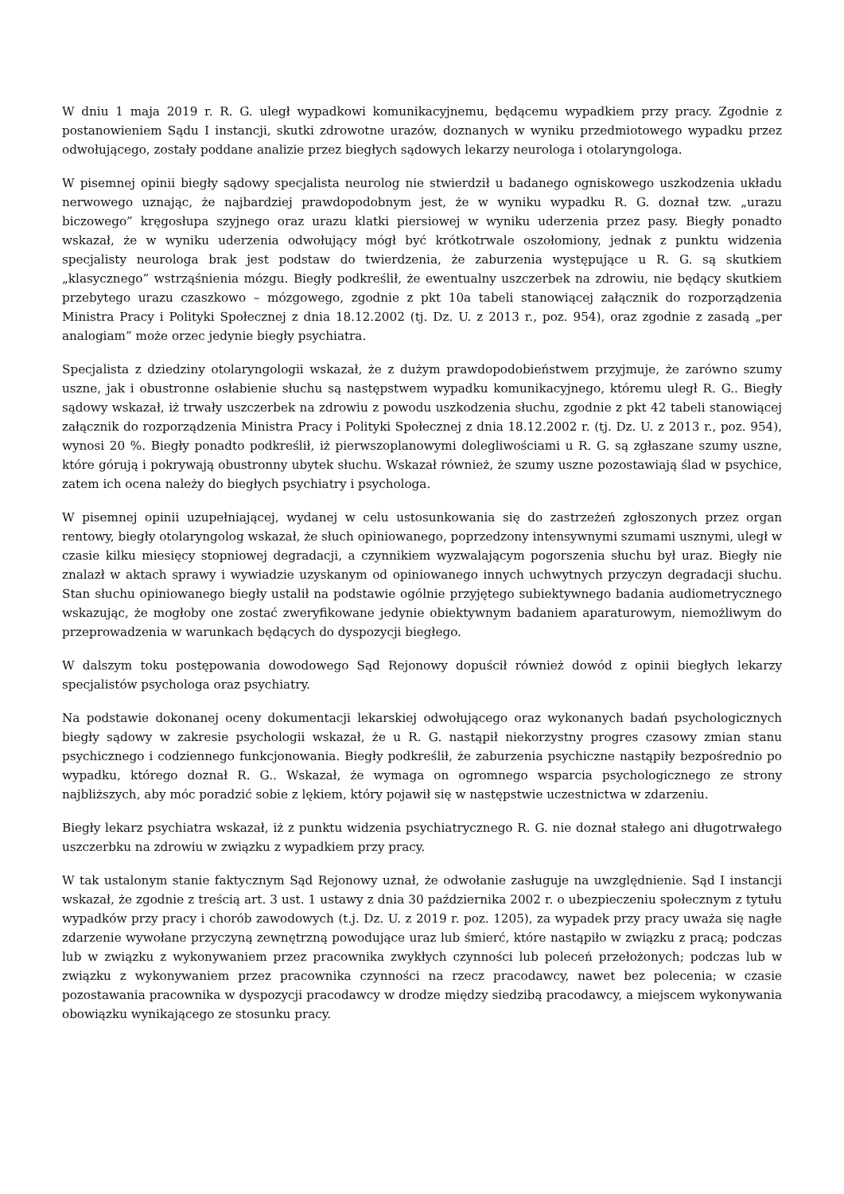W dniu 1 maja 2019 r. R. G. uległ wypadkowi komunikacyjnemu, będącemu wypadkiem przy pracy. Zgodnie z postanowieniem Sądu I instancji, skutki zdrowotne urazów, doznanych w wyniku przedmiotowego wypadku przez odwołującego, zostały poddane analizie przez biegłych sądowych lekarzy neurologa i otolaryngologa.
W pisemnej opinii biegły sądowy specjalista neurolog nie stwierdził u badanego ogniskowego uszkodzenia układu nerwowego uznając, że najbardziej prawdopodobnym jest, że w wyniku wypadku R. G. doznał tzw. „urazu biczowego” kręgosłupa szyjnego oraz urazu klatki piersiowej w wyniku uderzenia przez pasy. Biegły ponadto wskazał, że w wyniku uderzenia odwołujący mógł być krótkotrwale oszołomiony, jednak z punktu widzenia specjalisty neurologa brak jest podstaw do twierdzenia, że zaburzenia występujące u R. G. są skutkiem „klasycznego” wstrząśnienia mózgu. Biegły podkreślił, że ewentualny uszczerbek na zdrowiu, nie będący skutkiem przebytego urazu czaszkowo – mózgowego, zgodnie z pkt 10a tabeli stanowiącej załącznik do rozporządzenia Ministra Pracy i Polityki Społecznej z dnia 18.12.2002 (tj. Dz. U. z 2013 r., poz. 954), oraz zgodnie z zasadą „per analogiam” może orzec jedynie biegły psychiatra.
Specjalista z dziedziny otolaryngologii wskazał, że z dużym prawdopodobieństwem przyjmuje, że zarówno szumy uszne, jak i obustronne osłabienie słuchu są następstwem wypadku komunikacyjnego, któremu uległ R. G.. Biegły sądowy wskazał, iż trwały uszczerbek na zdrowiu z powodu uszkodzenia słuchu, zgodnie z pkt 42 tabeli stanowiącej załącznik do rozporządzenia Ministra Pracy i Polityki Społecznej z dnia 18.12.2002 r. (tj. Dz. U. z 2013 r., poz. 954), wynosi 20 %. Biegły ponadto podkreślił, iż pierwszoplanowymi dolegliwościami u R. G. są zgłaszane szumy uszne, które górują i pokrywają obustronny ubytek słuchu. Wskazał również, że szumy uszne pozostawiają ślad w psychice, zatem ich ocena należy do biegłych psychiatry i psychologa.
W pisemnej opinii uzupełniającej, wydanej w celu ustosunkowania się do zastrzeżeń zgłoszonych przez organ rentowy, biegły otolaryngolog wskazał, że słuch opiniowanego, poprzedzony intensywnymi szumami usznymi, uległ w czasie kilku miesięcy stopniowej degradacji, a czynnikiem wyzwalającym pogorszenia słuchu był uraz. Biegły nie znalazł w aktach sprawy i wywiadzie uzyskanym od opiniowanego innych uchwytnych przyczyn degradacji słuchu. Stan słuchu opiniowanego biegły ustalił na podstawie ogólnie przyjętego subiektywnego badania audiometrycznego wskazując, że mogłoby one zostać zweryfikowane jedynie obiektywnym badaniem aparaturowym, niemożliwym do przeprowadzenia w warunkach będących do dyspozycji biegłego.
W dalszym toku postępowania dowodowego Sąd Rejonowy dopuścił również dowód z opinii biegłych lekarzy specjalistów psychologa oraz psychiatry.
Na podstawie dokonanej oceny dokumentacji lekarskiej odwołującego oraz wykonanych badań psychologicznych biegły sądowy w zakresie psychologii wskazał, że u R. G. nastąpił niekorzystny progres czasowy zmian stanu psychicznego i codziennego funkcjonowania. Biegły podkreślił, że zaburzenia psychiczne nastąpiły bezpośrednio po wypadku, którego doznał R. G.. Wskazał, że wymaga on ogromnego wsparcia psychologicznego ze strony najbliższych, aby móc poradzić sobie z lękiem, który pojawił się w następstwie uczestnictwa w zdarzeniu.
Biegły lekarz psychiatra wskazał, iż z punktu widzenia psychiatrycznego R. G. nie doznał stałego ani długotrwałego uszczerbku na zdrowiu w związku z wypadkiem przy pracy.
W tak ustalonym stanie faktycznym Sąd Rejonowy uznał, że odwołanie zasługuje na uwzględnienie. Sąd I instancji wskazał, że zgodnie z treścią art. 3 ust. 1 ustawy z dnia 30 października 2002 r. o ubezpieczeniu społecznym z tytułu wypadków przy pracy i chorób zawodowych (t.j. Dz. U. z 2019 r. poz. 1205), za wypadek przy pracy uważa się nagłe zdarzenie wywołane przyczyną zewnętrzną powodujące uraz lub śmierć, które nastąpiło w związku z pracą; podczas lub w związku z wykonywaniem przez pracownika zwykłych czynności lub poleceń przełożonych; podczas lub w związku z wykonywaniem przez pracownika czynności na rzecz pracodawcy, nawet bez polecenia; w czasie pozostawania pracownika w dyspozycji pracodawcy w drodze między siedzibą pracodawcy, a miejscem wykonywania obowiązku wynikającego ze stosunku pracy.